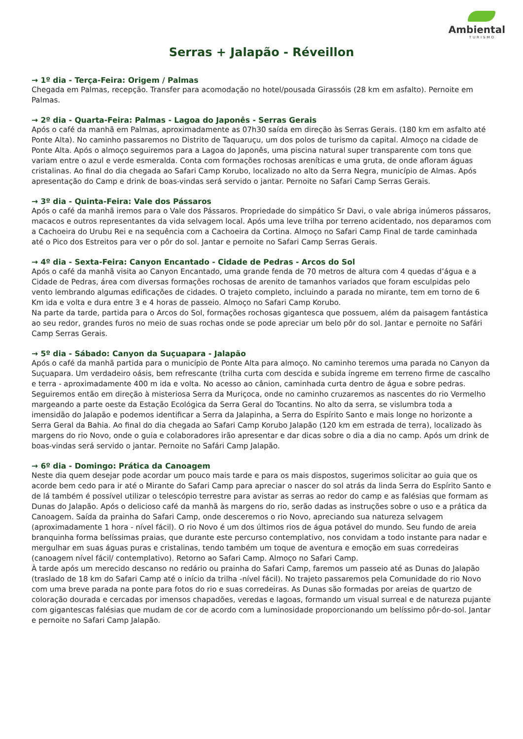Ambiental
TURISMO
Serras + Jalapão - Réveillon
→ 1º dia - Terça-Feira: Origem / Palmas
Chegada em Palmas, recepção. Transfer para acomodação no hotel/pousada Girassóis (28 km em asfalto). Pernoite em Palmas.
→ 2º dia - Quarta-Feira: Palmas - Lagoa do Japonês - Serras Gerais
Após o café da manhã em Palmas, aproximadamente as 07h30 saída em direção às Serras Gerais. (180 km em asfalto até Ponte Alta). No caminho passaremos no Distrito de Taquaruçu, um dos polos de turismo da capital. Almoço na cidade de Ponte Alta. Após o almoço seguiremos para a Lagoa do Japonês, uma piscina natural super transparente com tons que variam entre o azul e verde esmeralda. Conta com formações rochosas areníticas e uma gruta, de onde afloram águas cristalinas. Ao final do dia chegada ao Safari Camp Korubo, localizado no alto da Serra Negra, município de Almas. Após apresentação do Camp e drink de boas-vindas será servido o jantar. Pernoite no Safari Camp Serras Gerais.
→ 3º dia - Quinta-Feira: Vale dos Pássaros
Após o café da manhã iremos para o Vale dos Pássaros. Propriedade do simpático Sr Davi, o vale abriga inúmeros pássaros, macacos e outros representantes da vida selvagem local. Após uma leve trilha por terreno acidentado, nos deparamos com a Cachoeira do Urubu Rei e na sequência com a Cachoeira da Cortina. Almoço no Safari Camp Final de tarde caminhada até o Pico dos Estreitos para ver o pôr do sol. Jantar e pernoite no Safari Camp Serras Gerais.
→ 4º dia - Sexta-Feira: Canyon Encantado - Cidade de Pedras - Arcos do Sol
Após o café da manhã visita ao Canyon Encantado, uma grande fenda de 70 metros de altura com 4 quedas d’água e a Cidade de Pedras, área com diversas formações rochosas de arenito de tamanhos variados que foram esculpidas pelo vento lembrando algumas edificações de cidades. O trajeto completo, incluindo a parada no mirante, tem em torno de 6 Km ida e volta e dura entre 3 e 4 horas de passeio. Almoço no Safari Camp Korubo.
Na parte da tarde, partida para o Arcos do Sol, formações rochosas gigantesca que possuem, além da paisagem fantástica ao seu redor, grandes furos no meio de suas rochas onde se pode apreciar um belo pôr do sol. Jantar e pernoite no Safári Camp Serras Gerais.
→ 5º dia - Sábado: Canyon da Suçuapara - Jalapão
Após o café da manhã partida para o município de Ponte Alta para almoço. No caminho teremos uma parada no Canyon da Suçuapara. Um verdadeiro oásis, bem refrescante (trilha curta com descida e subida íngreme em terreno firme de cascalho e terra - aproximadamente 400 m ida e volta. No acesso ao cânion, caminhada curta dentro de água e sobre pedras.
Seguiremos então em direção à misteriosa Serra da Muriçoca, onde no caminho cruzaremos as nascentes do rio Vermelho margeando a parte oeste da Estação Ecológica da Serra Geral do Tocantins. No alto da serra, se vislumbra toda a imensidão do Jalapão e podemos identificar a Serra da Jalapinha, a Serra do Espírito Santo e mais longe no horizonte a Serra Geral da Bahia. Ao final do dia chegada ao Safari Camp Korubo Jalapão (120 km em estrada de terra), localizado às margens do rio Novo, onde o guia e colaboradores irão apresentar e dar dicas sobre o dia a dia no camp. Após um drink de boas-vindas será servido o jantar. Pernoite no Safári Camp Jalapão.
→ 6º dia - Domingo: Prática da Canoagem
Neste dia quem desejar pode acordar um pouco mais tarde e para os mais dispostos, sugerimos solicitar ao guia que os acorde bem cedo para ir até o Mirante do Safari Camp para apreciar o nascer do sol atrás da linda Serra do Espírito Santo e de lá também é possível utilizar o telescópio terrestre para avistar as serras ao redor do camp e as falésias que formam as Dunas do Jalapão. Após o delicioso café da manhã às margens do rio, serão dadas as instruções sobre o uso e a prática da Canoagem. Saída da prainha do Safari Camp, onde desceremos o rio Novo, apreciando sua natureza selvagem (aproximadamente 1 hora - nível fácil). O rio Novo é um dos últimos rios de água potável do mundo. Seu fundo de areia branquinha forma belíssimas praias, que durante este percurso contemplativo, nos convidam a todo instante para nadar e mergulhar em suas águas puras e cristalinas, tendo também um toque de aventura e emoção em suas corredeiras (canoagem nível fácil/ contemplativo). Retorno ao Safari Camp. Almoço no Safari Camp.
À tarde após um merecido descanso no redário ou prainha do Safari Camp, faremos um passeio até as Dunas do Jalapão (traslado de 18 km do Safari Camp até o início da trilha -nível fácil). No trajeto passaremos pela Comunidade do rio Novo com uma breve parada na ponte para fotos do rio e suas corredeiras. As Dunas são formadas por areias de quartzo de coloração dourada e cercadas por imensos chapadões, veredas e lagoas, formando um visual surreal e de natureza pujante com gigantescas falésias que mudam de cor de acordo com a luminosidade proporcionando um belíssimo pôr-do-sol. Jantar e pernoite no Safari Camp Jalapão.